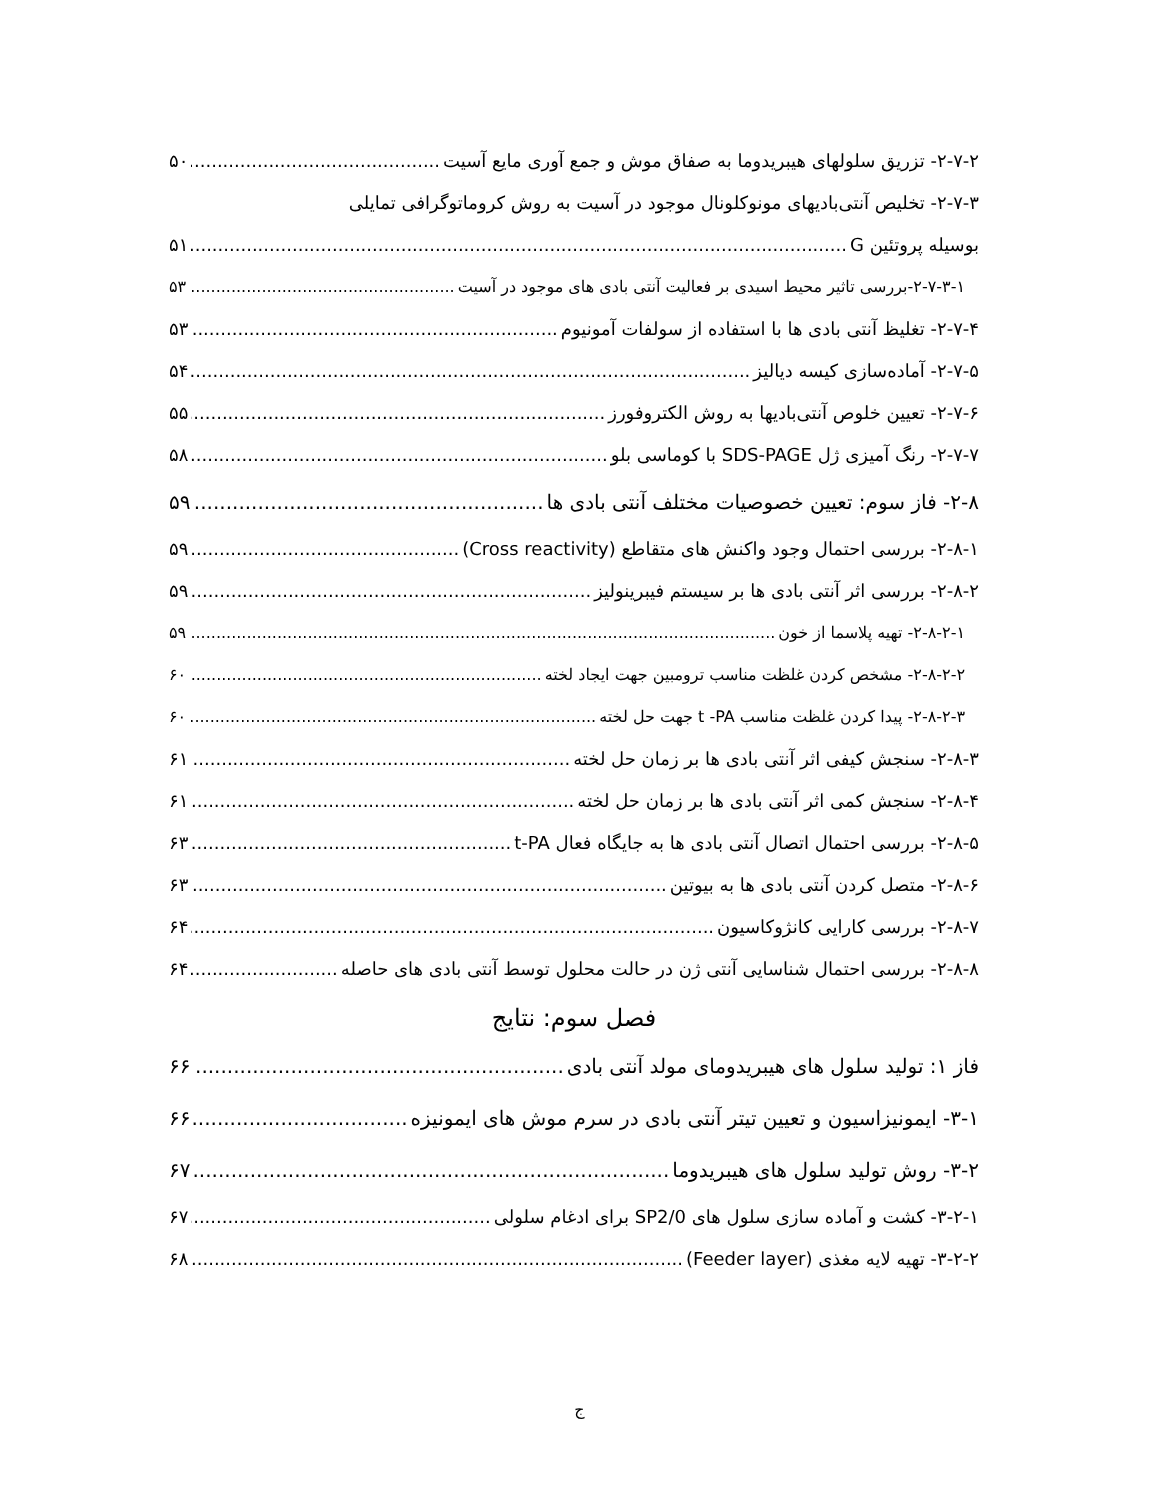۲-۷-۲- تزریق سلولهای هیبریدوما به صفاق موش و جمع آوری مایع آسیت ۵۰
۲-۷-۳- تخلیص آنتی‌بادیهای مونوکلونال موجود در آسیت به روش کروماتوگرافی تمایلی
بوسیله پروتئین G ۵۱
۲-۷-۳-۱-بررسی تاثیر محیط اسیدی بر فعالیت آنتی بادی های موجود در آسیت ۵۳
۲-۷-۴- تغلیظ آنتی بادی ها با استفاده از سولفات آمونیوم ۵۳
۲-۷-۵- آماده‌سازی کیسه دیالیز ۵۴
۲-۷-۶- تعیین خلوص آنتی‌بادیها به روش الکتروفورز ۵۵
۲-۷-۷- رنگ آمیزی ژل SDS-PAGE با کوماسی بلو ۵۸
۲-۸- فاز سوم: تعیین خصوصیات مختلف آنتی بادی ها ۵۹
۲-۸-۱- بررسی احتمال وجود واکنش های متقاطع (Cross reactivity) ۵۹
۲-۸-۲- بررسی اثر آنتی بادی ها بر سیستم فیبرینولیز ۵۹
۲-۸-۲-۱- تهیه پلاسما از خون ۵۹
۲-۸-۲-۲- مشخص کردن غلظت مناسب ترومبین جهت ایجاد لخته ۶۰
۲-۸-۲-۳- پیدا کردن غلظت مناسب t -PA جهت حل لخته ۶۰
۲-۸-۳- سنجش کیفی اثر آنتی بادی ها بر زمان حل لخته ۶۱
۲-۸-۴- سنجش کمی اثر آنتی بادی ها بر زمان حل لخته ۶۱
۲-۸-۵- بررسی احتمال اتصال آنتی بادی ها به جایگاه فعال t-PA ۶۳
۲-۸-۶- متصل کردن آنتی بادی ها به بیوتین ۶۳
۲-۸-۷- بررسی کارایی کانژوکاسیون ۶۴
۲-۸-۸- بررسی احتمال شناسایی آنتی ژن در حالت محلول توسط آنتی بادی های حاصله ۶۴
فصل سوم: نتایج
فاز ۱: تولید سلول های هیبریدومای مولد آنتی بادی ۶۶
۳-۱- ایمونیزاسیون و تعیین تیتر آنتی بادی در سرم موش های ایمونیزه ۶۶
۳-۲- روش تولید سلول های هیبریدوما ۶۷
۳-۲-۱- کشت و آماده سازی سلول های SP2/0 برای ادغام سلولی ۶۷
۳-۲-۲- تهیه لایه مغذی (Feeder layer) ۶۸
ج